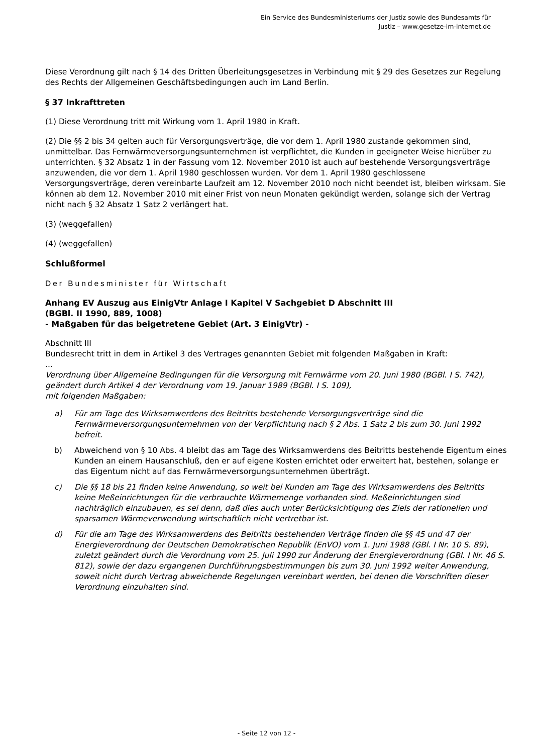Ein Service des Bundesministeriums der Justiz sowie des Bundesamts für
Justiz – www.gesetze-im-internet.de
Diese Verordnung gilt nach § 14 des Dritten Überleitungsgesetzes in Verbindung mit § 29 des Gesetzes zur Regelung des Rechts der Allgemeinen Geschäftsbedingungen auch im Land Berlin.
§ 37 Inkrafttreten
(1) Diese Verordnung tritt mit Wirkung vom 1. April 1980 in Kraft.
(2) Die §§ 2 bis 34 gelten auch für Versorgungsverträge, die vor dem 1. April 1980 zustande gekommen sind, unmittelbar. Das Fernwärmeversorgungsunternehmen ist verpflichtet, die Kunden in geeigneter Weise hierüber zu unterrichten. § 32 Absatz 1 in der Fassung vom 12. November 2010 ist auch auf bestehende Versorgungsverträge anzuwenden, die vor dem 1. April 1980 geschlossen wurden. Vor dem 1. April 1980 geschlossene Versorgungsverträge, deren vereinbarte Laufzeit am 12. November 2010 noch nicht beendet ist, bleiben wirksam. Sie können ab dem 12. November 2010 mit einer Frist von neun Monaten gekündigt werden, solange sich der Vertrag nicht nach § 32 Absatz 1 Satz 2 verlängert hat.
(3) (weggefallen)
(4) (weggefallen)
Schlußformel
Der Bundesminister für Wirtschaft
Anhang EV Auszug aus EinigVtr Anlage I Kapitel V Sachgebiet D Abschnitt III
(BGBl. II 1990, 889, 1008)
- Maßgaben für das beigetretene Gebiet (Art. 3 EinigVtr) -
Abschnitt III
Bundesrecht tritt in dem in Artikel 3 des Vertrages genannten Gebiet mit folgenden Maßgaben in Kraft:
...
Verordnung über Allgemeine Bedingungen für die Versorgung mit Fernwärme vom 20. Juni 1980 (BGBl. I S. 742), geändert durch Artikel 4 der Verordnung vom 19. Januar 1989 (BGBl. I S. 109),
mit folgenden Maßgaben:
| a) | Für am Tage des Wirksamwerdens des Beitritts bestehende Versorgungsverträge sind die Fernwärmeversorgungsunternehmen von der Verpflichtung nach § 2 Abs. 1 Satz 2 bis zum 30. Juni 1992 befreit. |
| b) | Abweichend von § 10 Abs. 4 bleibt das am Tage des Wirksamwerdens des Beitritts bestehende Eigentum eines Kunden an einem Hausanschluß, den er auf eigene Kosten errichtet oder erweitert hat, bestehen, solange er das Eigentum nicht auf das Fernwärmeversorgungsunternehmen überträgt. |
| c) | Die §§ 18 bis 21 finden keine Anwendung, so weit bei Kunden am Tage des Wirksamwerdens des Beitritts keine Meßeinrichtungen für die verbrauchte Wärmemenge vorhanden sind. Meßeinrichtungen sind nachträglich einzubauen, es sei denn, daß dies auch unter Berücksichtigung des Ziels der rationellen und sparsamen Wärmeverwendung wirtschaftlich nicht vertretbar ist. |
| d) | Für die am Tage des Wirksamwerdens des Beitritts bestehenden Verträge finden die §§ 45 und 47 der Energieverordnung der Deutschen Demokratischen Republik (EnVO) vom 1. Juni 1988 (GBl. I Nr. 10 S. 89), zuletzt geändert durch die Verordnung vom 25. Juli 1990 zur Änderung der Energieverordnung (GBl. I Nr. 46 S. 812), sowie der dazu ergangenen Durchführungsbestimmungen bis zum 30. Juni 1992 weiter Anwendung, soweit nicht durch Vertrag abweichende Regelungen vereinbart werden, bei denen die Vorschriften dieser Verordnung einzuhalten sind. |
- Seite 12 von 12 -